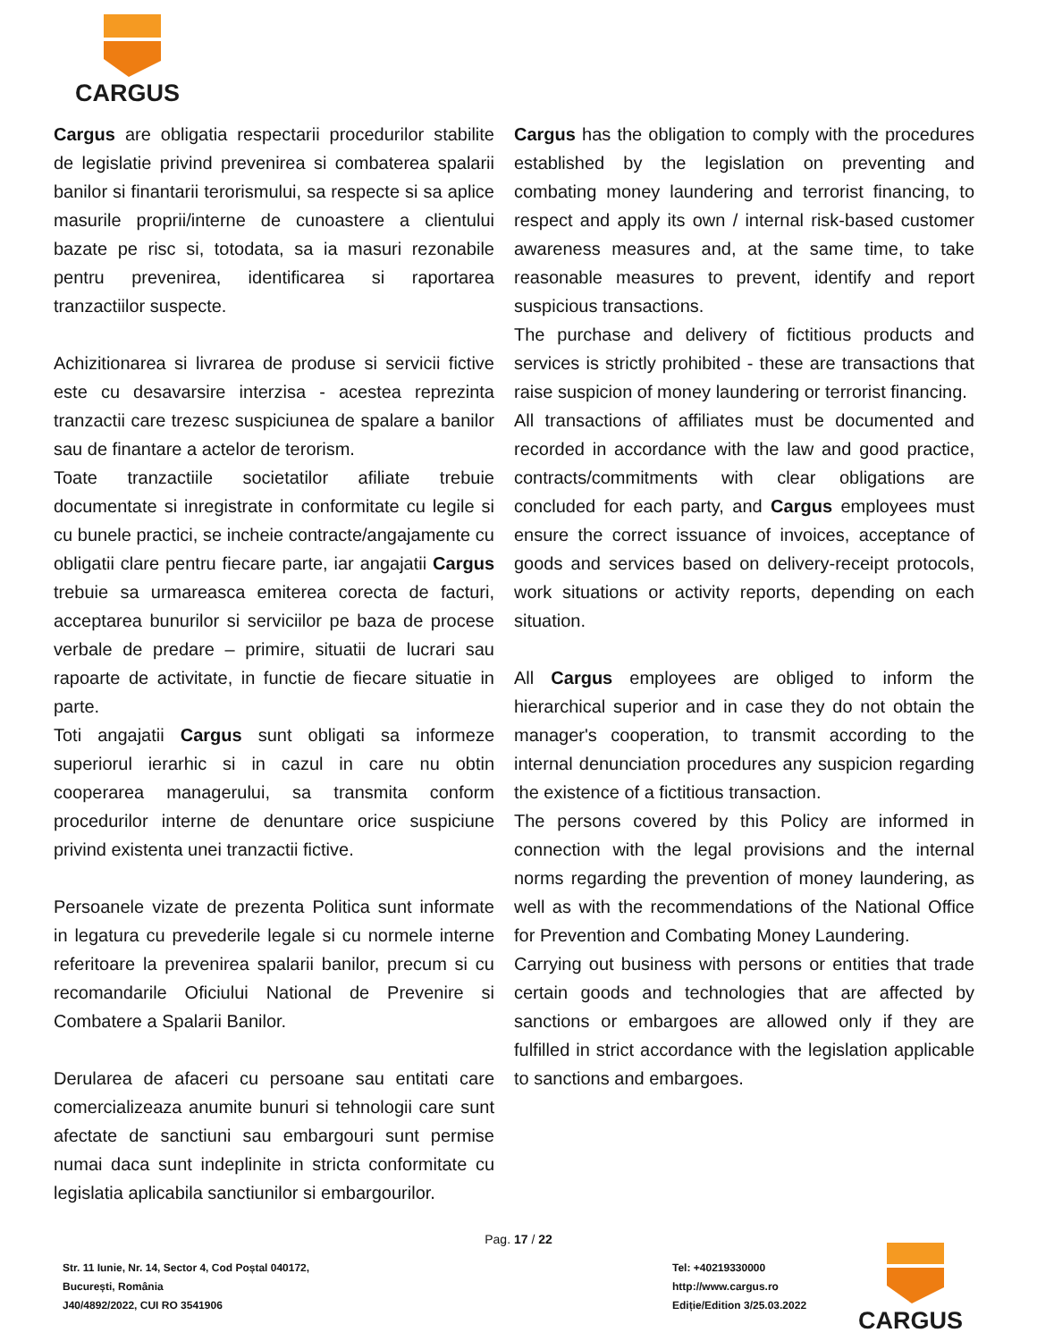CARGUS
| Cargus are obligatia respectarii procedurilor stabilite de legislatie privind prevenirea si combaterea spalarii banilor si finantarii terorismului, sa respecte si sa aplice masurile proprii/interne de cunoastere a clientului bazate pe risc si, totodata, sa ia masuri rezonabile pentru prevenirea, identificarea si raportarea tranzactiilor suspecte. Achizitionarea si livrarea de produse si servicii fictive este cu desavarsire interzisa - acestea reprezinta tranzactii care trezesc suspiciunea de spalare a banilor sau de finantare a actelor de terorism. Toate tranzactiile societatilor afiliate trebuie documentate si inregistrate in conformitate cu legile si cu bunele practici, se incheie contracte/angajamente cu obligatii clare pentru fiecare parte, iar angajatii Cargus trebuie sa urmareasca emiterea corecta de facturi, acceptarea bunurilor si serviciilor pe baza de procese verbale de predare – primire, situatii de lucrari sau rapoarte de activitate, in functie de fiecare situatie in parte. Toti angajatii Cargus sunt obligati sa informeze superiorul ierarhic si in cazul in care nu obtin cooperarea managerului, sa transmita conform procedurilor interne de denuntare orice suspiciune privind existenta unei tranzactii fictive. Persoanele vizate de prezenta Politica sunt informate in legatura cu prevederile legale si cu normele interne referitoare la prevenirea spalarii banilor, precum si cu recomandarile Oficiului National de Prevenire si Combatere a Spalarii Banilor. Derularea de afaceri cu persoane sau entitati care comercializeaza anumite bunuri si tehnologii care sunt afectate de sanctiuni sau embargouri sunt permise numai daca sunt indeplinite in stricta conformitate cu legislatia aplicabila sanctiunilor si embargourilor. | Cargus has the obligation to comply with the procedures established by the legislation on preventing and combating money laundering and terrorist financing, to respect and apply its own / internal risk-based customer awareness measures and, at the same time, to take reasonable measures to prevent, identify and report suspicious transactions. The purchase and delivery of fictitious products and services is strictly prohibited - these are transactions that raise suspicion of money laundering or terrorist financing. All transactions of affiliates must be documented and recorded in accordance with the law and good practice, contracts/commitments with clear obligations are concluded for each party, and Cargus employees must ensure the correct issuance of invoices, acceptance of goods and services based on delivery-receipt protocols, work situations or activity reports, depending on each situation. All Cargus employees are obliged to inform the hierarchical superior and in case they do not obtain the manager's cooperation, to transmit according to the internal denunciation procedures any suspicion regarding the existence of a fictitious transaction. The persons covered by this Policy are informed in connection with the legal provisions and the internal norms regarding the prevention of money laundering, as well as with the recommendations of the National Office for Prevention and Combating Money Laundering. Carrying out business with persons or entities that trade certain goods and technologies that are affected by sanctions or embargoes are allowed only if they are fulfilled in strict accordance with the legislation applicable to sanctions and embargoes. |
Pag. 17 / 22
Str. 11 Iunie, Nr. 14, Sector 4, Cod Poștal 040172,
București, România
J40/4892/2022, CUI RO 3541906
Tel: +40219330000
http://www.cargus.ro
Ediție/Edition 3/25.03.2022
CARGUS